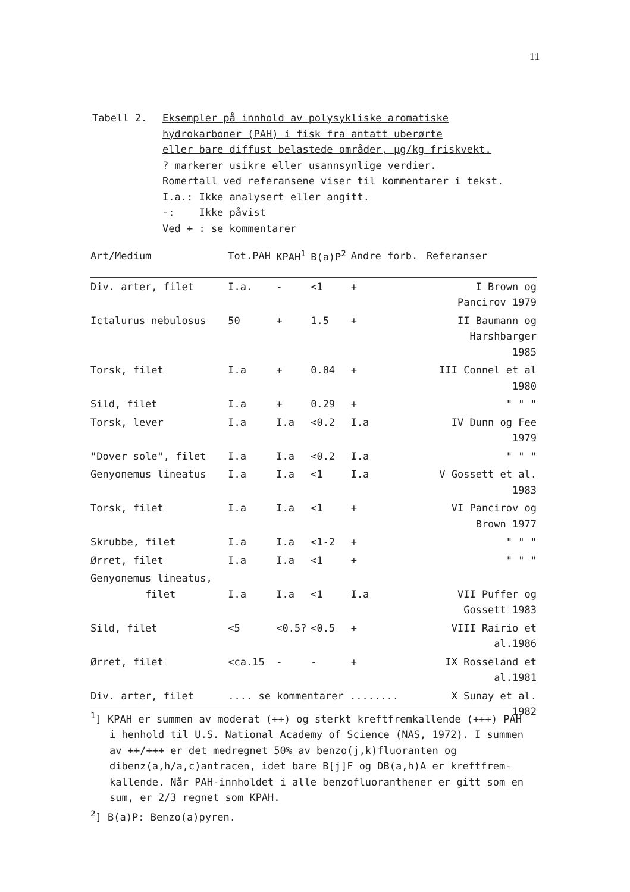11
Tabell 2. Eksempler på innhold av polysykliske aromatiske
hydrokarboner (PAH) i fisk fra antatt uberørte
eller bare diffust belastede områder, µg/kg friskvekt.
? markerer usikre eller usannsynlige verdier.
Romertall ved referansene viser til kommentarer i tekst.
I.a.: Ikke analysert eller angitt.
-: Ikke påvist
Ved + : se kommentarer
| Art/Medium | Tot.PAH | KPAH<sup>1</sup> | B(a)P<sup>2</sup> | Andre forb. | Referanser |
| --- | --- | --- | --- | --- | --- |
| Div. arter, filet | I.a. | - | <1 | + | I Brown og Pancirov 1979 |
| Ictalurus nebulosus | 50 | + | 1.5 | + | II Baumann og Harshbarger 1985 |
| Torsk, filet | I.a | + | 0.04 | + | III Connel et al 1980 |
| Sild, filet | I.a | + | 0.29 | + | " " " |
| Torsk, lever | I.a | I.a | <0.2 | I.a | IV Dunn og Fee 1979 |
| "Dover sole", filet | I.a | I.a | <0.2 | I.a | " " " |
| Genyonemus lineatus | I.a | I.a | <1 | I.a | V Gossett et al. 1983 |
| Torsk, filet | I.a | I.a | <1 | + | VI Pancirov og Brown 1977 |
| Skrubbe, filet | I.a | I.a | <1-2 | + | " " " |
| Ørret, filet | I.a | I.a | <1 | + | " " " |
| Genyonemus lineatus, filet | I.a | I.a | <1 | I.a | VII Puffer og Gossett 1983 |
| Sild, filet | <5 | <0.5? | <0.5 | + | VIII Rairio et al.1986 |
| Ørret, filet | <ca.15 | - | - | + | IX Rosseland et al.1981 |
| Div. arter, filet | .... se kommentarer ........ | | | | X Sunay et al. 1982 |
<sup>1</sup>] KPAH er summen av moderat (++) og sterkt kreftfremkallende (+++) PAH i henhold til U.S. National Academy of Science (NAS, 1972). I summen av ++/+++ er det medregnet 50% av benzo(j,k)fluoranten og dibenz(a,h/a,c)antracen, idet bare B[j]F og DB(a,h)A er kreftfrem-kallende. Når PAH-innholdet i alle benzofluoranthener er gitt som en sum, er 2/3 regnet som KPAH.
<sup>2</sup>] B(a)P: Benzo(a)pyren.